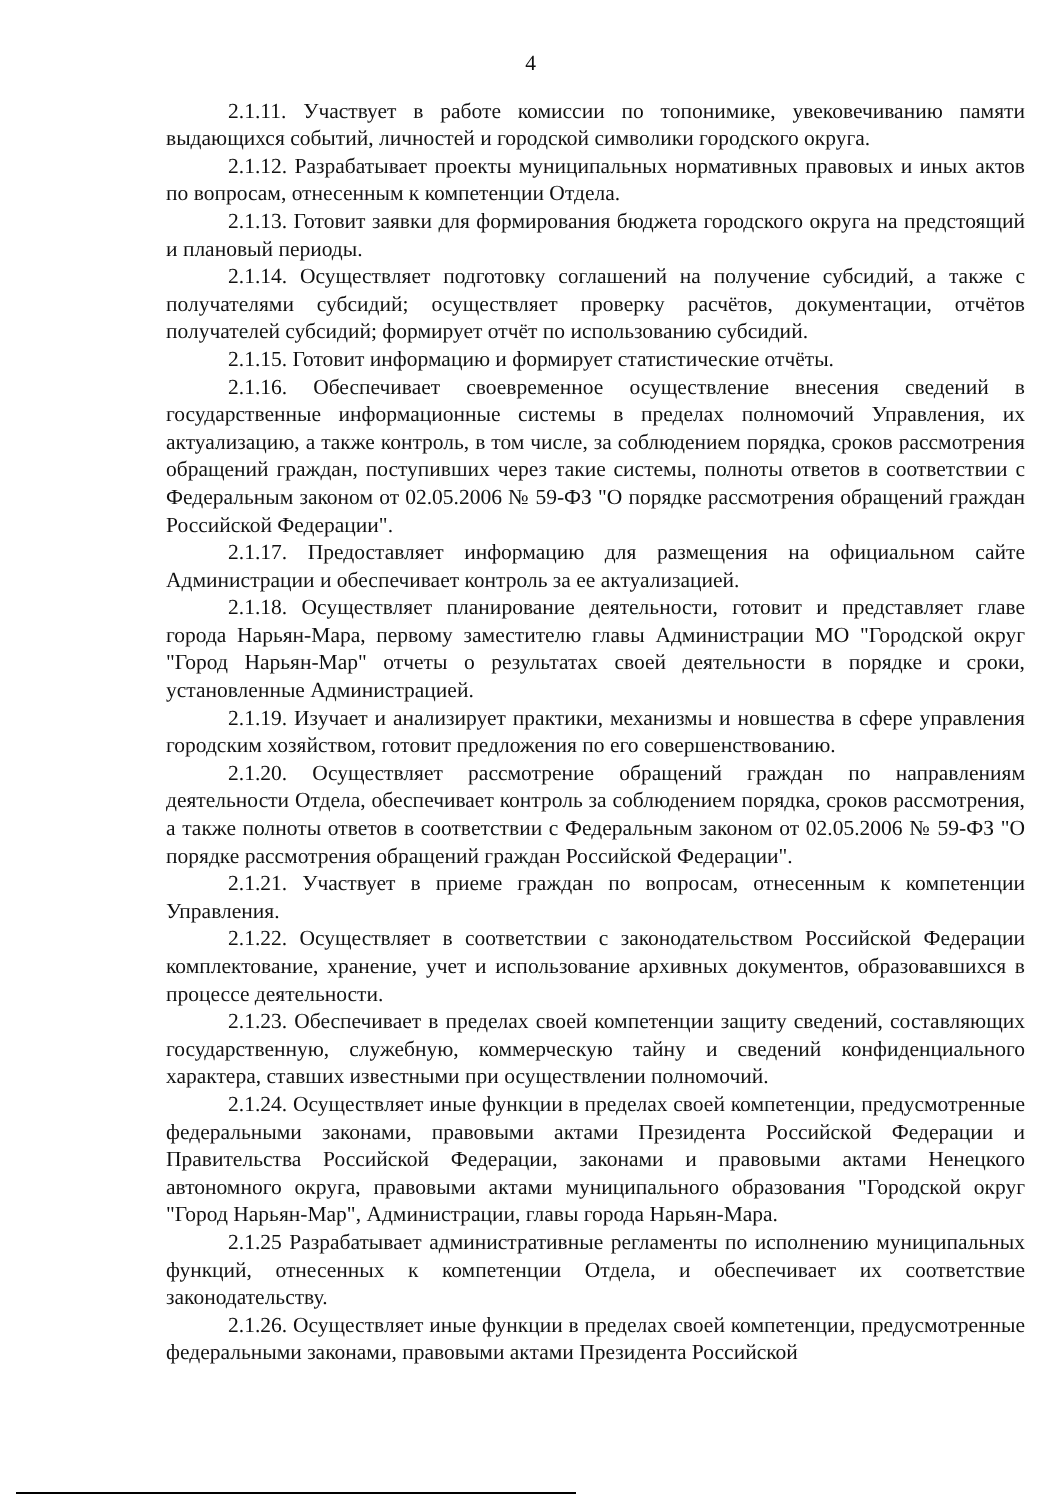4
2.1.11. Участвует в работе комиссии по топонимике, увековечиванию памяти выдающихся событий, личностей и городской символики городского округа.
2.1.12. Разрабатывает проекты муниципальных нормативных правовых и иных актов по вопросам, отнесенным к компетенции Отдела.
2.1.13. Готовит заявки для формирования бюджета городского округа на предстоящий и плановый периоды.
2.1.14. Осуществляет подготовку соглашений на получение субсидий, а также с получателями субсидий; осуществляет проверку расчётов, документации, отчётов получателей субсидий; формирует отчёт по использованию субсидий.
2.1.15. Готовит информацию и формирует статистические отчёты.
2.1.16. Обеспечивает своевременное осуществление внесения сведений в государственные информационные системы в пределах полномочий Управления, их актуализацию, а также контроль, в том числе, за соблюдением порядка, сроков рассмотрения обращений граждан, поступивших через такие системы, полноты ответов в соответствии с Федеральным законом от 02.05.2006 № 59-ФЗ "О порядке рассмотрения обращений граждан Российской Федерации".
2.1.17. Предоставляет информацию для размещения на официальном сайте Администрации и обеспечивает контроль за ее актуализацией.
2.1.18. Осуществляет планирование деятельности, готовит и представляет главе города Нарьян-Мара, первому заместителю главы Администрации МО "Городской округ "Город Нарьян-Мар" отчеты о результатах своей деятельности в порядке и сроки, установленные Администрацией.
2.1.19. Изучает и анализирует практики, механизмы и новшества в сфере управления городским хозяйством, готовит предложения по его совершенствованию.
2.1.20. Осуществляет рассмотрение обращений граждан по направлениям деятельности Отдела, обеспечивает контроль за соблюдением порядка, сроков рассмотрения, а также полноты ответов в соответствии с Федеральным законом от 02.05.2006 № 59-ФЗ "О порядке рассмотрения обращений граждан Российской Федерации".
2.1.21. Участвует в приеме граждан по вопросам, отнесенным к компетенции Управления.
2.1.22. Осуществляет в соответствии с законодательством Российской Федерации комплектование, хранение, учет и использование архивных документов, образовавшихся в процессе деятельности.
2.1.23. Обеспечивает в пределах своей компетенции защиту сведений, составляющих государственную, служебную, коммерческую тайну и сведений конфиденциального характера, ставших известными при осуществлении полномочий.
2.1.24. Осуществляет иные функции в пределах своей компетенции, предусмотренные федеральными законами, правовыми актами Президента Российской Федерации и Правительства Российской Федерации, законами и правовыми актами Ненецкого автономного округа, правовыми актами муниципального образования "Городской округ "Город Нарьян-Мар", Администрации, главы города Нарьян-Мара.
2.1.25 Разрабатывает административные регламенты по исполнению муниципальных функций, отнесенных к компетенции Отдела, и обеспечивает их соответствие законодательству.
2.1.26. Осуществляет иные функции в пределах своей компетенции, предусмотренные федеральными законами, правовыми актами Президента Российской